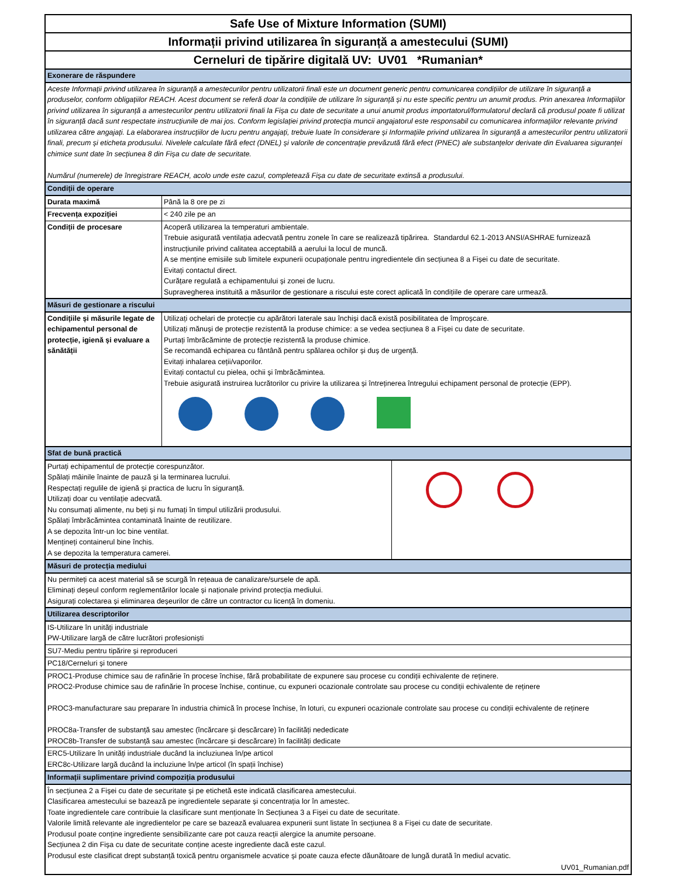Safe Use of Mixture Information (SUMI)
Informații privind utilizarea în siguranță a amestecului (SUMI)
Cerneluri de tipărire digitală UV: UV01 *Rumanian*
| Exonerare de răspundere | |
| Aceste Informații privind utilizarea în siguranță a amestecurilor pentru utilizatorii finali este un document generic pentru comunicarea condițiilor de utilizare în siguranță a produselor, conform obligațiilor REACH. Acest document se referă doar la condițiile de utilizare în siguranță și nu este specific pentru un anumit produs. Prin anexarea Informațiilor privind utilizarea în siguranță a amestecurilor pentru utilizatorii finali la Fișa cu date de securitate a unui anumit produs importatorul/formulatorul declară că produsul poate fi utilizat în siguranță dacă sunt respectate instrucțiunile de mai jos. Conform legislației privind protecția muncii angajatorul este responsabil cu comunicarea informațiilor relevante privind utilizarea către angajați. La elaborarea instrucțiilor de lucru pentru angajați, trebuie luate în considerare și Informațiile privind utilizarea în siguranță a amestecurilor pentru utilizatorii finali, precum și eticheta produsului. Nivelele calculate fără efect (DNEL) și valorile de concentrație prevăzută fără efect (PNEC) ale substanțelor derivate din Evaluarea siguranței chimice sunt date în secțiunea 8 din Fișa cu date de securitate. Numărul (numerele) de înregistrare REACH, acolo unde este cazul, completează Fișa cu date de securitate extinsă a produsului. | |
| Condiții de operare | |
| Durata maximă | Până la 8 ore pe zi |
| Frecvența expoziției | < 240 zile pe an |
| Condiții de procesare | Acoperă utilizarea la temperaturi ambientale. Trebuie asigurată ventilația adecvată pentru zonele în care se realizează tipărirea. Standardul 62.1-2013 ANSI/ASHRAE furnizează instrucțiunile privind calitatea acceptabilă a aerului la locul de muncă. A se menține emisiile sub limitele expunerii ocupaționale pentru ingredientele din secțiunea 8 a Fișei cu date de securitate. Evitați contactul direct. Curățare regulată a echipamentului și zonei de lucru. Supravegherea instituită a măsurilor de gestionare a riscului este corect aplicată în condițiile de operare care urmează. |
| Măsuri de gestionare a riscului | |
| Condițiile și măsurile legate de echipamentul personal de protecție, igienă și evaluare a sănătății | Utilizați ochelari de protecție cu apărători laterale sau închiși dacă există posibilitatea de împroșcare. Utilizați mănuși de protecție rezistentă la produse chimice: a se vedea secțiunea 8 a Fișei cu date de securitate. Purtați îmbrăcăminte de protecție rezistentă la produse chimice. Se recomandă echiparea cu fântână pentru spălarea ochilor și duș de urgență. Evitați inhalarea ceții/vaporilor. Evitați contactul cu pielea, ochii și îmbrăcămintea. Trebuie asigurată instruirea lucrătorilor cu privire la utilizarea și întreținerea întregului echipament personal de protecție (EPP). |
| Sfat de bună practică | |
| Purtați echipamentul de protecție corespunzător. Spălați mâinile înainte de pauză și la terminarea lucrului. Respectați regulile de igienă și practica de lucru în siguranță. Utilizați doar cu ventilație adecvată. Nu consumați alimente, nu beți și nu fumați în timpul utilizării produsului. Spălați îmbrăcămintea contaminată înainte de reutilizare. A se depozita într-un loc bine ventilat. Mențineți containerul bine închis. A se depozita la temperatura camerei. | |
| Măsuri de protecția mediului |
| Nu permiteți ca acest material să se scurgă în rețeaua de canalizare/sursele de apă. Eliminați deșeul conform reglementărilor locale și naționale privind protecția mediului. Asigurați colectarea și eliminarea deșeurilor de către un contractor cu licență în domeniu. |
| Utilizarea descriptorilor |
| IS-Utilizare în unități industriale PW-Utilizare largă de către lucrători profesioniști |
| SU7-Mediu pentru tipărire și reproduceri |
| PC18/Cerneluri și tonere |
| PROC1-Produse chimice sau de rafinărie în procese închise, fără probabilitate de expunere sau procese cu condiții echivalente de reținere. PROC2-Produse chimice sau de rafinărie în procese închise, continue, cu expuneri ocazionale controlate sau procese cu condiții echivalente de reținere PROC3-manufacturare sau preparare în industria chimică în procese închise, în loturi, cu expuneri ocazionale controlate sau procese cu condiții echivalente de reținere PROC8a-Transfer de substanță sau amestec (încărcare și descărcare) în facilități nededicate PROC8b-Transfer de substanță sau amestec (încărcare și descărcare) în facilități dedicate |
| ERC5-Utilizare în unități industriale ducând la incluziunea în/pe articol ERC8c-Utilizare largă ducând la incluziune în/pe articol (în spații închise) |
| Informații suplimentare privind compoziția produsului |
| În secțiunea 2 a Fișei cu date de securitate și pe etichetă este indicată clasificarea amestecului. Clasificarea amestecului se bazează pe ingredientele separate și concentrația lor în amestec. Toate ingredientele care contribuie la clasificare sunt menționate în Secțiunea 3 a Fișei cu date de securitate. Valorile limită relevante ale ingredientelor pe care se bazează evaluarea expunerii sunt listate în secțiunea 8 a Fișei cu date de securitate. Produsul poate conține ingrediente sensibilizante care pot cauza reacții alergice la anumite persoane. Secțiunea 2 din Fișa cu date de securitate conține aceste ingrediente dacă este cazul. Produsul este clasificat drept substanță toxică pentru organismele acvatice și poate cauza efecte dăunătoare de lungă durată în mediul acvatic. |
| UV01_Rumanian.pdf |